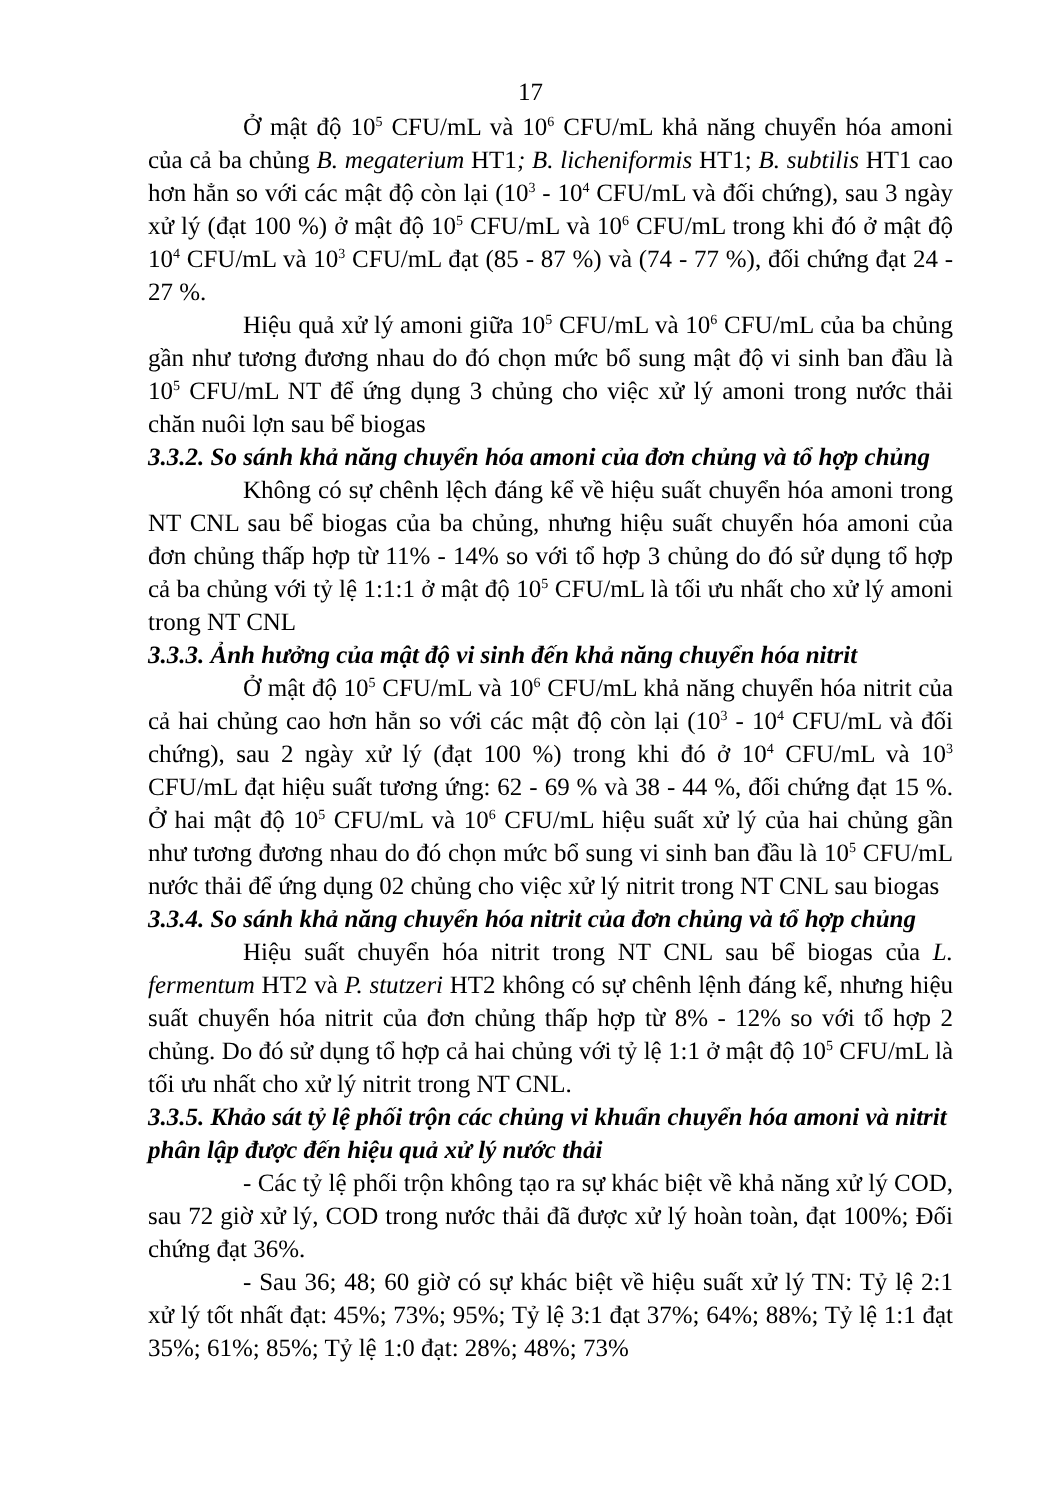17
Ở mật độ 10<sup>5</sup> CFU/mL và 10<sup>6</sup> CFU/mL khả năng chuyển hóa amoni của cả ba chủng B. megaterium HT1; B. licheniformis HT1; B. subtilis HT1 cao hơn hẳn so với các mật độ còn lại (10<sup>3</sup> - 10<sup>4</sup> CFU/mL và đối chứng), sau 3 ngày xử lý (đạt 100 %) ở mật độ 10<sup>5</sup> CFU/mL và 10<sup>6</sup> CFU/mL trong khi đó ở mật độ 10<sup>4</sup> CFU/mL và 10<sup>3</sup> CFU/mL đạt (85 - 87 %) và (74 - 77 %), đối chứng đạt 24 - 27 %.
Hiệu quả xử lý amoni giữa 10<sup>5</sup> CFU/mL và 10<sup>6</sup> CFU/mL của ba chủng gần như tương đương nhau do đó chọn mức bổ sung mật độ vi sinh ban đầu là 10<sup>5</sup> CFU/mL NT để ứng dụng 3 chủng cho việc xử lý amoni trong nước thải chăn nuôi lợn sau bể biogas
3.3.2. So sánh khả năng chuyển hóa amoni của đơn chủng và tổ hợp chủng
Không có sự chênh lệch đáng kể về hiệu suất chuyển hóa amoni trong NT CNL sau bể biogas của ba chủng, nhưng hiệu suất chuyển hóa amoni của đơn chủng thấp hợp từ 11% - 14% so với tổ hợp 3 chủng do đó sử dụng tổ hợp cả ba chủng với tỷ lệ 1:1:1 ở mật độ 10<sup>5</sup> CFU/mL là tối ưu nhất cho xử lý amoni trong NT CNL
3.3.3. Ảnh hưởng của mật độ vi sinh đến khả năng chuyển hóa nitrit
Ở mật độ 10<sup>5</sup> CFU/mL và 10<sup>6</sup> CFU/mL khả năng chuyển hóa nitrit của cả hai chủng cao hơn hẳn so với các mật độ còn lại (10<sup>3</sup> - 10<sup>4</sup> CFU/mL và đối chứng), sau 2 ngày xử lý (đạt 100 %) trong khi đó ở 10<sup>4</sup> CFU/mL và 10<sup>3</sup> CFU/mL đạt hiệu suất tương ứng: 62 - 69 % và 38 - 44 %, đối chứng đạt 15 %. Ở hai mật độ 10<sup>5</sup> CFU/mL và 10<sup>6</sup> CFU/mL hiệu suất xử lý của hai chủng gần như tương đương nhau do đó chọn mức bổ sung vi sinh ban đầu là 10<sup>5</sup> CFU/mL nước thải để ứng dụng 02 chủng cho việc xử lý nitrit trong NT CNL sau biogas
3.3.4. So sánh khả năng chuyển hóa nitrit của đơn chủng và tổ hợp chủng
Hiệu suất chuyển hóa nitrit trong NT CNL sau bể biogas của L. fermentum HT2 và P. stutzeri HT2 không có sự chênh lệnh đáng kể, nhưng hiệu suất chuyển hóa nitrit của đơn chủng thấp hợp từ 8% - 12% so với tổ hợp 2 chủng. Do đó sử dụng tổ hợp cả hai chủng với tỷ lệ 1:1 ở mật độ 10<sup>5</sup> CFU/mL là tối ưu nhất cho xử lý nitrit trong NT CNL.
3.3.5. Khảo sát tỷ lệ phối trộn các chủng vi khuẩn chuyển hóa amoni và nitrit phân lập được đến hiệu quả xử lý nước thải
- Các tỷ lệ phối trộn không tạo ra sự khác biệt về khả năng xử lý COD, sau 72 giờ xử lý, COD trong nước thải đã được xử lý hoàn toàn, đạt 100%; Đối chứng đạt 36%.
- Sau 36; 48; 60 giờ có sự khác biệt về hiệu suất xử lý TN: Tỷ lệ 2:1 xử lý tốt nhất đạt: 45%; 73%; 95%; Tỷ lệ 3:1 đạt 37%; 64%; 88%; Tỷ lệ 1:1 đạt 35%; 61%; 85%; Tỷ lệ 1:0 đạt: 28%; 48%; 73%